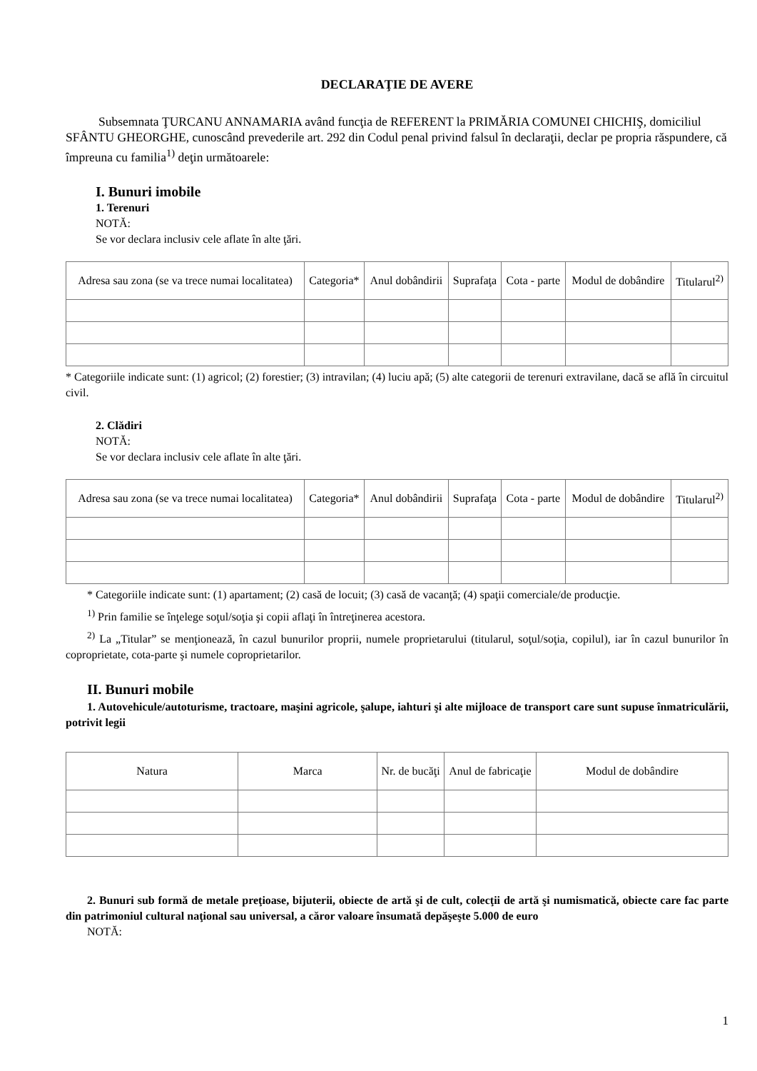DECLARAŢIE DE AVERE
Subsemnata ŢURCANU ANNAMARIA având funcţia de REFERENT la PRIMĂRIA COMUNEI CHICHIŞ, domiciliul SFÂNTU GHEORGHE, cunoscând prevederile art. 292 din Codul penal privind falsul în declaraţii, declar pe propria răspundere, că împreuna cu familia<sup>1)</sup> deţin următoarele:
I. Bunuri imobile
1. Terenuri
NOTĂ:
Se vor declara inclusiv cele aflate în alte ţări.
| Adresa sau zona (se va trece numai localitatea) | Categoria* | Anul dobândirii | Suprafaţa | Cota - parte | Modul de dobândire | Titularul<sup>2)</sup> |
| --- | --- | --- | --- | --- | --- | --- |
* Categoriile indicate sunt: (1) agricol; (2) forestier; (3) intravilan; (4) luciu apă; (5) alte categorii de terenuri extravilane, dacă se află în circuitul civil.
2. Clădiri
NOTĂ:
Se vor declara inclusiv cele aflate în alte ţări.
| Adresa sau zona (se va trece numai localitatea) | Categoria* | Anul dobândirii | Suprafaţa | Cota - parte | Modul de dobândire | Titularul<sup>2)</sup> |
| --- | --- | --- | --- | --- | --- | --- |
* Categoriile indicate sunt: (1) apartament; (2) casă de locuit; (3) casă de vacanţă; (4) spaţii comerciale/de producţie.
<sup>1)</sup> Prin familie se înţelege soţul/soţia şi copii aflaţi în întreţinerea acestora.
<sup>2)</sup> La „Titular” se menţionează, în cazul bunurilor proprii, numele proprietarului (titularul, soţul/soţia, copilul), iar în cazul bunurilor în coproprietate, cota-parte şi numele coproprietarilor.
II. Bunuri mobile
1. Autovehicule/autoturisme, tractoare, maşini agricole, şalupe, iahturi şi alte mijloace de transport care sunt supuse înmatriculării, potrivit legii
| Natura | Marca | Nr. de bucăţi | Anul de fabricaţie | Modul de dobândire |
| --- | --- | --- | --- | --- |
2. Bunuri sub formă de metale preţioase, bijuterii, obiecte de artă şi de cult, colecţii de artă şi numismatică, obiecte care fac parte din patrimoniul cultural naţional sau universal, a căror valoare însumată depăşeşte 5.000 de euro
NOTĂ:
1